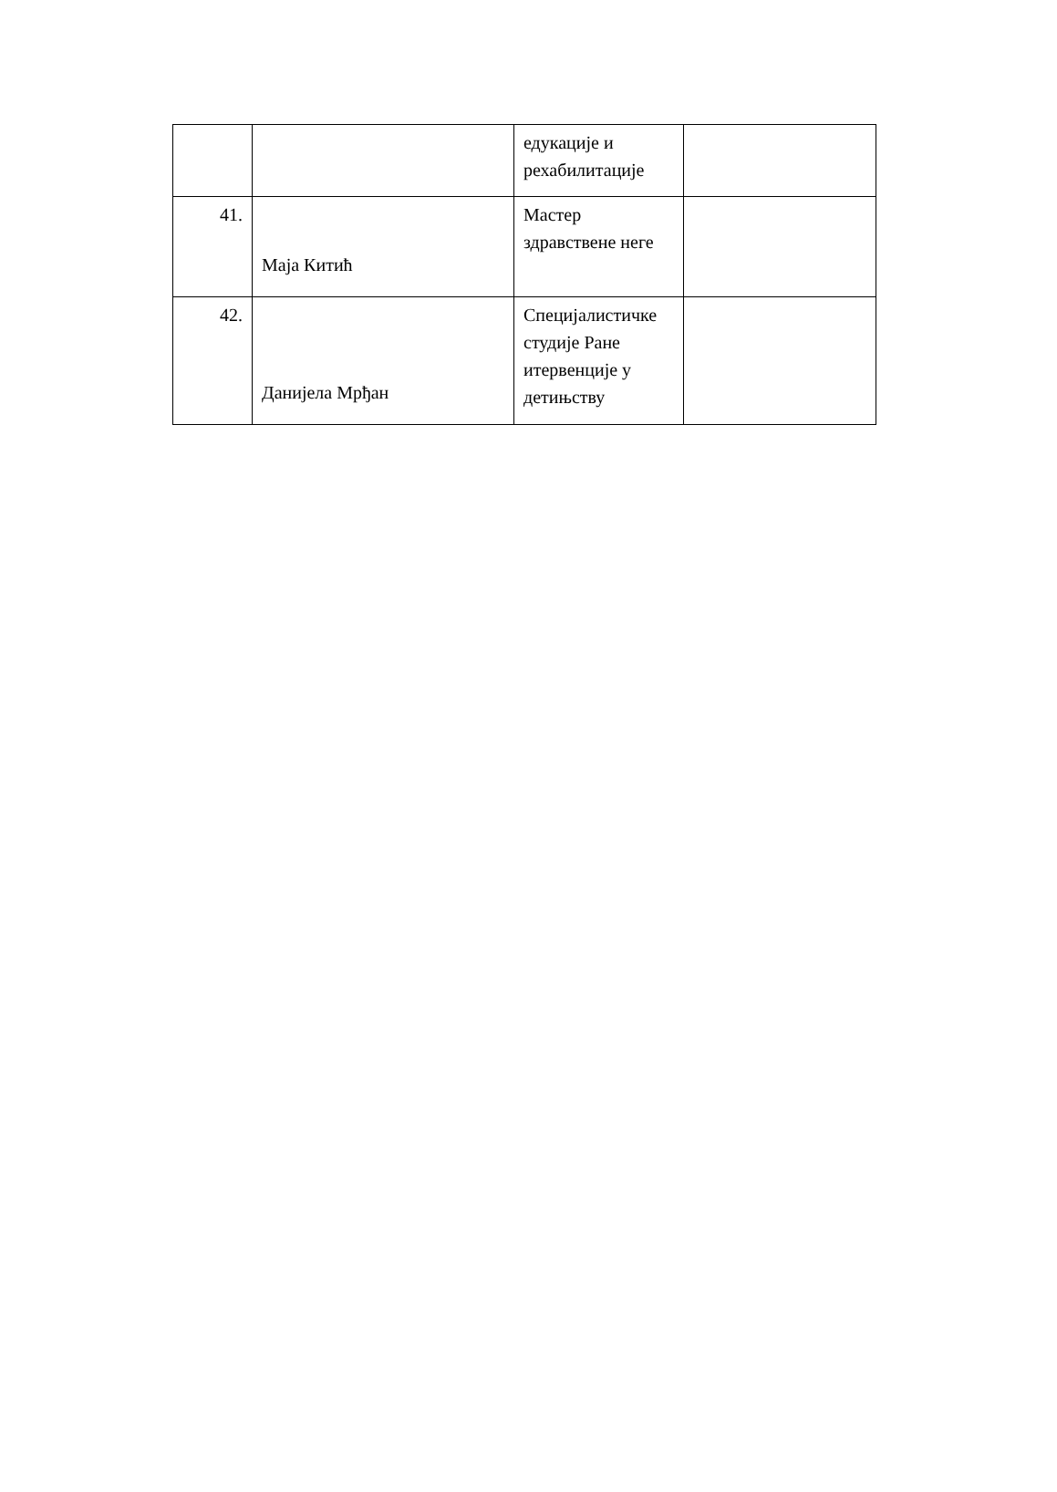| | | едукације и рехабилитације | |
| 41. | Маја Китић | Мастер здравствене неге | |
| 42. | Данијела Мрђан | Специјалистичке студије Ране итервенције у детињству | |